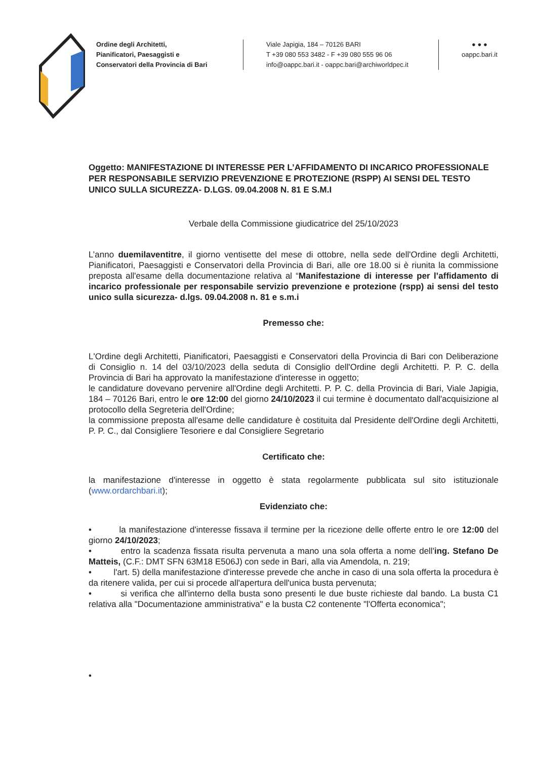Ordine degli Architetti,
Pianificatori, Paesaggisti e
Conservatori della Provincia di Bari
Viale Japigia, 184 – 70126 BARI
T +39 080 553 3482 - F +39 080 555 96 06
info@oappc.bari.it - oappc.bari@archiworldpec.it
● ● ●
oappc.bari.it
Oggetto: MANIFESTAZIONE DI INTERESSE PER L’AFFIDAMENTO DI INCARICO PROFESSIONALE PER RESPONSABILE SERVIZIO PREVENZIONE E PROTEZIONE (RSPP) AI SENSI DEL TESTO UNICO SULLA SICUREZZA- D.LGS. 09.04.2008 N. 81 E S.M.I
Verbale della Commissione giudicatrice del 25/10/2023
L’anno duemilaventitre, il giorno ventisette del mese di ottobre, nella sede dell'Ordine degli Architetti, Pianificatori, Paesaggisti e Conservatori della Provincia di Bari, alle ore 18.00 si è riunita la commissione preposta all'esame della documentazione relativa al “Manifestazione di interesse per l’affidamento di incarico professionale per responsabile servizio prevenzione e protezione (rspp) ai sensi del testo unico sulla sicurezza- d.lgs. 09.04.2008 n. 81 e s.m.i
Premesso che:
L'Ordine degli Architetti, Pianificatori, Paesaggisti e Conservatori della Provincia di Bari con Deliberazione di Consiglio n. 14 del 03/10/2023 della seduta di Consiglio dell'Ordine degli Architetti. P. P. C. della Provincia di Bari ha approvato la manifestazione d'interesse in oggetto;
le candidature dovevano pervenire all'Ordine degli Architetti. P. P. C. della Provincia di Bari, Viale Japigia, 184 – 70126 Bari, entro le ore 12:00 del giorno 24/10/2023 il cui termine è documentato dall'acquisizione al protocollo della Segreteria dell'Ordine;
la commissione preposta all'esame delle candidature è costituita dal Presidente dell'Ordine degli Architetti, P. P. C., dal Consigliere Tesoriere e dal Consigliere Segretario
Certificato che:
la manifestazione d'interesse in oggetto è stata regolarmente pubblicata sul sito istituzionale (www.ordarchbari.it);
Evidenziato che:
• la manifestazione d'interesse fissava il termine per la ricezione delle offerte entro le ore 12:00 del giorno 24/10/2023;
• entro la scadenza fissata risulta pervenuta a mano una sola offerta a nome dell'ing. Stefano De Matteis, (C.F.: DMT SFN 63M18 E506J) con sede in Bari, alla via Amendola, n. 219;
• l'art. 5) della manifestazione d'interesse prevede che anche in caso di una sola offerta la procedura è da ritenere valida, per cui si procede all'apertura dell'unica busta pervenuta;
• si verifica che all'interno della busta sono presenti le due buste richieste dal bando. La busta C1 relativa alla "Documentazione amministrativa" e la busta C2 contenente "l'Offerta economica";
•